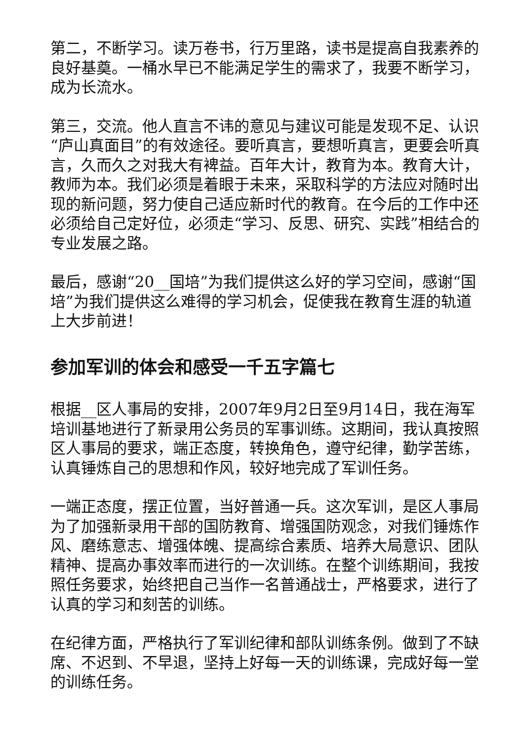第二，不断学习。读万卷书，行万里路，读书是提高自我素养的良好基奠。一桶水早已不能满足学生的需求了，我要不断学习，成为长流水。
第三，交流。他人直言不讳的意见与建议可能是发现不足、认识“庐山真面目”的有效途径。要听真言，要想听真言，更要会听真言，久而久之对我大有裨益。百年大计，教育为本。教育大计，教师为本。我们必须是着眼于未来，采取科学的方法应对随时出现的新问题，努力使自己适应新时代的教育。在今后的工作中还必须给自己定好位，必须走“学习、反思、研究、实践”相结合的专业发展之路。
最后，感谢“20__国培”为我们提供这么好的学习空间，感谢“国培”为我们提供这么难得的学习机会，促使我在教育生涯的轨道上大步前进！
参加军训的体会和感受一千五字篇七
根据__区人事局的安排，2007年9月2日至9月14日，我在海军培训基地进行了新录用公务员的军事训练。这期间，我认真按照区人事局的要求，端正态度，转换角色，遵守纪律，勤学苦练，认真锤炼自己的思想和作风，较好地完成了军训任务。
一端正态度，摆正位置，当好普通一兵。这次军训，是区人事局为了加强新录用干部的国防教育、增强国防观念，对我们锤炼作风、磨练意志、增强体魄、提高综合素质、培养大局意识、团队精神、提高办事效率而进行的一次训练。在整个训练期间，我按照任务要求，始终把自己当作一名普通战士，严格要求，进行了认真的学习和刻苦的训练。
在纪律方面，严格执行了军训纪律和部队训练条例。做到了不缺席、不迟到、不早退，坚持上好每一天的训练课，完成好每一堂的训练任务。